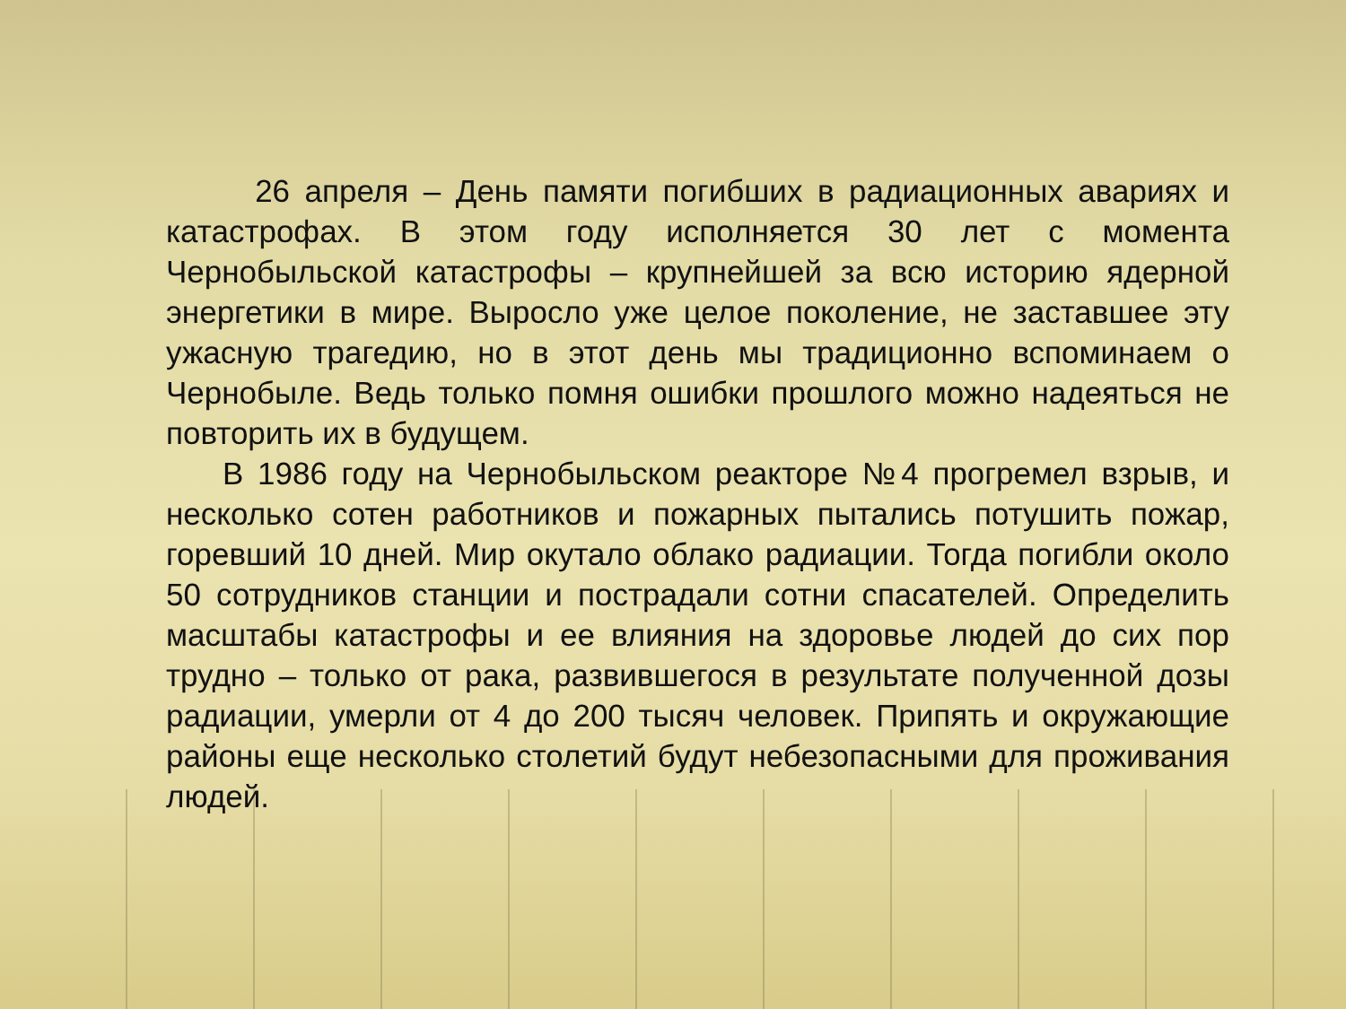26 апреля – День памяти погибших в радиационных авариях и катастрофах. В этом году исполняется 30 лет с момента Чернобыльской катастрофы – крупнейшей за всю историю ядерной энергетики в мире. Выросло уже целое поколение, не заставшее эту ужасную трагедию, но в этот день мы традиционно вспоминаем о Чернобыле. Ведь только помня ошибки прошлого можно надеяться не повторить их в будущем.
В 1986 году на Чернобыльском реакторе №4 прогремел взрыв, и несколько сотен работников и пожарных пытались потушить пожар, горевший 10 дней. Мир окутало облако радиации. Тогда погибли около 50 сотрудников станции и пострадали сотни спасателей. Определить масштабы катастрофы и ее влияния на здоровье людей до сих пор трудно – только от рака, развившегося в результате полученной дозы радиации, умерли от 4 до 200 тысяч человек. Припять и окружающие районы еще несколько столетий будут небезопасными для проживания людей.